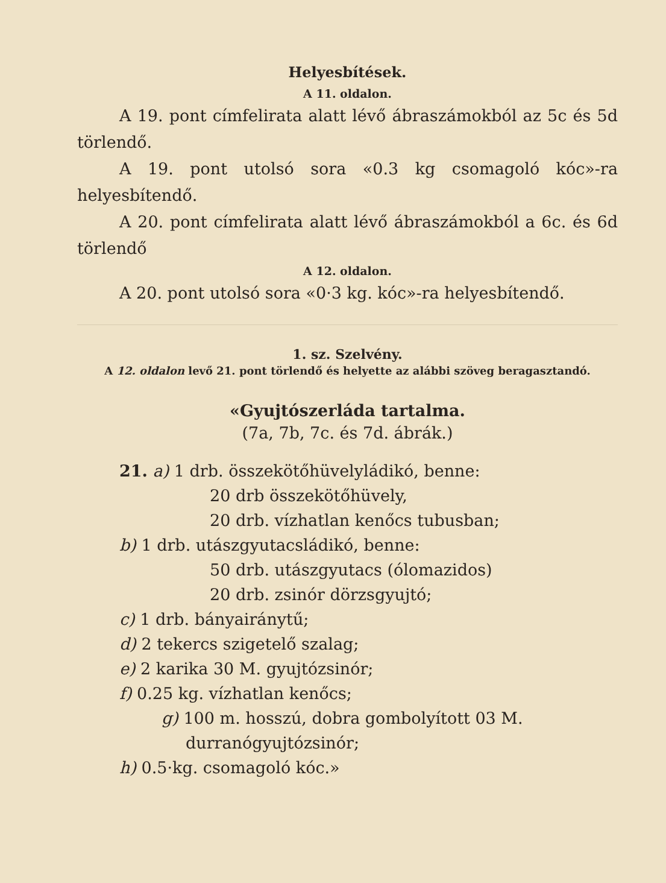Helyesbítések.
A 11. oldalon.
A 19. pont címfelirata alatt lévő ábraszámokból az 5c és 5d törlendő.
A 19. pont utolsó sora «0.3 kg csomagoló kóc»-ra helyesbítendő.
A 20. pont címfelirata alatt lévő ábraszámokból a 6c. és 6d törlendő
A 12. oldalon.
A 20. pont utolsó sora «0·3 kg. kóc»-ra helyesbítendő.
1. sz. Szelvény.
A 12. oldalon levő 21. pont törlendő és helyette az alábbi szöveg beragasztandó.
«Gyujtószerláda tartalma.
(7a, 7b, 7c. és 7d. ábrák.)
21. a) 1 drb. összekötőhüvelyládikó, benne:
20 drb összekötőhüvely,
20 drb. vízhatlan kenőcs tubusban;
b) 1 drb. utászgyutacsládikó, benne:
50 drb. utászgyutacs (ólomazidos)
20 drb. zsinór dörzsgyujtó;
c) 1 drb. bányairánytű;
d) 2 tekercs szigetelő szalag;
e) 2 karika 30 M. gyujtózsinór;
f) 0.25 kg. vízhatlan kenőcs;
g) 100 m. hosszú, dobra gombolyított 03 M. durranógyujtózsinór;
h) 0.5·kg. csomagoló kóc.»